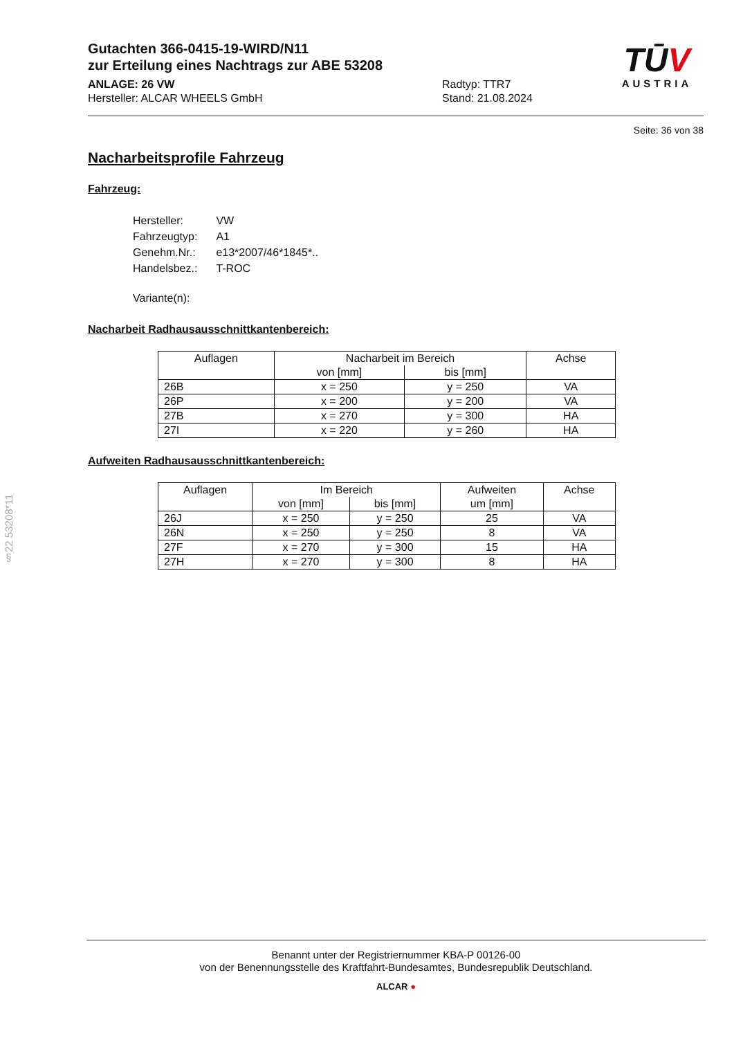Gutachten 366-0415-19-WIRD/N11
zur Erteilung eines Nachtrags zur ABE 53208
ANLAGE: 26 VW
Hersteller: ALCAR WHEELS GmbH
Radtyp: TTR7
Stand: 21.08.2024
TŪV
AUSTRIA
Seite: 36 von 38
Nacharbeitsprofile Fahrzeug
Fahrzeug:
| Hersteller: | VW |
| Fahrzeugtyp: | A1 |
| Genehm.Nr.: | e13*2007/46*1845*.. |
| Handelsbez.: | T-ROC |
| Variante(n): | |
Nacharbeit Radhausausschnittkantenbereich:
| Auflagen | Nacharbeit im Bereich | | Achse |
| --- | --- | --- | --- |
| | von [mm] | bis [mm] | |
| 26B | x = 250 | y = 250 | VA |
| 26P | x = 200 | y = 200 | VA |
| 27B | x = 270 | y = 300 | HA |
| 27I | x = 220 | y = 260 | HA |
Aufweiten Radhausausschnittkantenbereich:
| Auflagen | Im Bereich | | Aufweiten | Achse |
| --- | --- | --- | --- | --- |
| | von [mm] | bis [mm] | um [mm] | |
| 26J | x = 250 | y = 250 | 25 | VA |
| 26N | x = 250 | y = 250 | 8 | VA |
| 27F | x = 270 | y = 300 | 15 | HA |
| 27H | x = 270 | y = 300 | 8 | HA |
§22 53208*11
Benannt unter der Registriernummer KBA-P 00126-00
von der Benennungsstelle des Kraftfahrt-Bundesamtes, Bundesrepublik Deutschland.
ALCAR ●